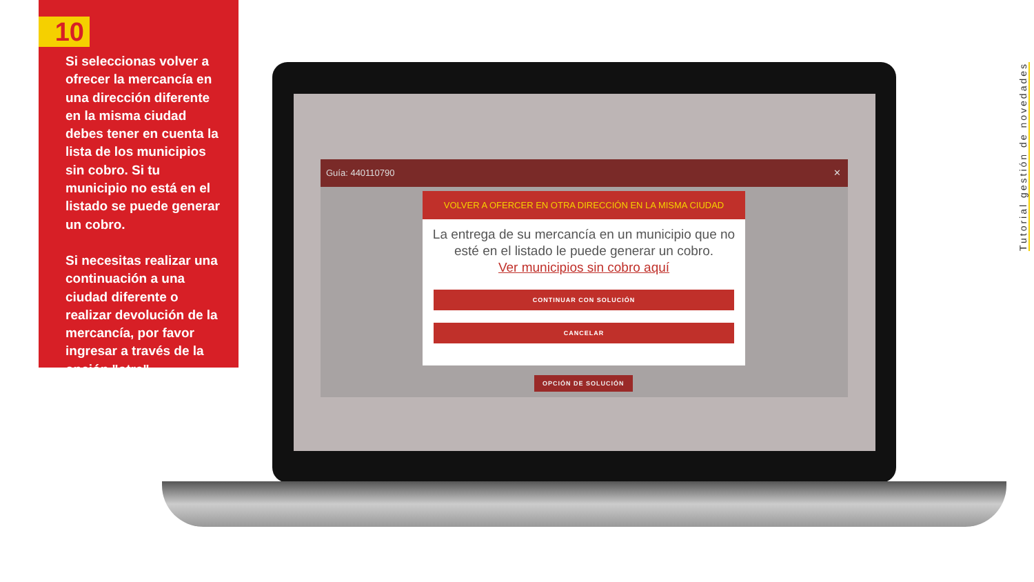10
Si seleccionas volver a ofrecer la mercancía en una dirección diferente en la misma ciudad debes tener en cuenta la lista de los municipios sin cobro. Si tu municipio no está en el listado se puede generar un cobro.
Si necesitas realizar una continuación a una ciudad diferente o realizar devolución de la mercancía, por favor ingresar a través de la opción "otra".
Tutorial gestión de novedades
Guía: 440110790 ✕
VOLVER A OFERCER EN OTRA DIRECCIÓN EN LA MISMA CIUDAD
La entrega de su mercancía en un municipio que no esté en el listado le puede generar un cobro.
Ver municipios sin cobro aquí
CONTINUAR CON SOLUCIÓN
CANCELAR
OPCIÓN DE SOLUCIÓN